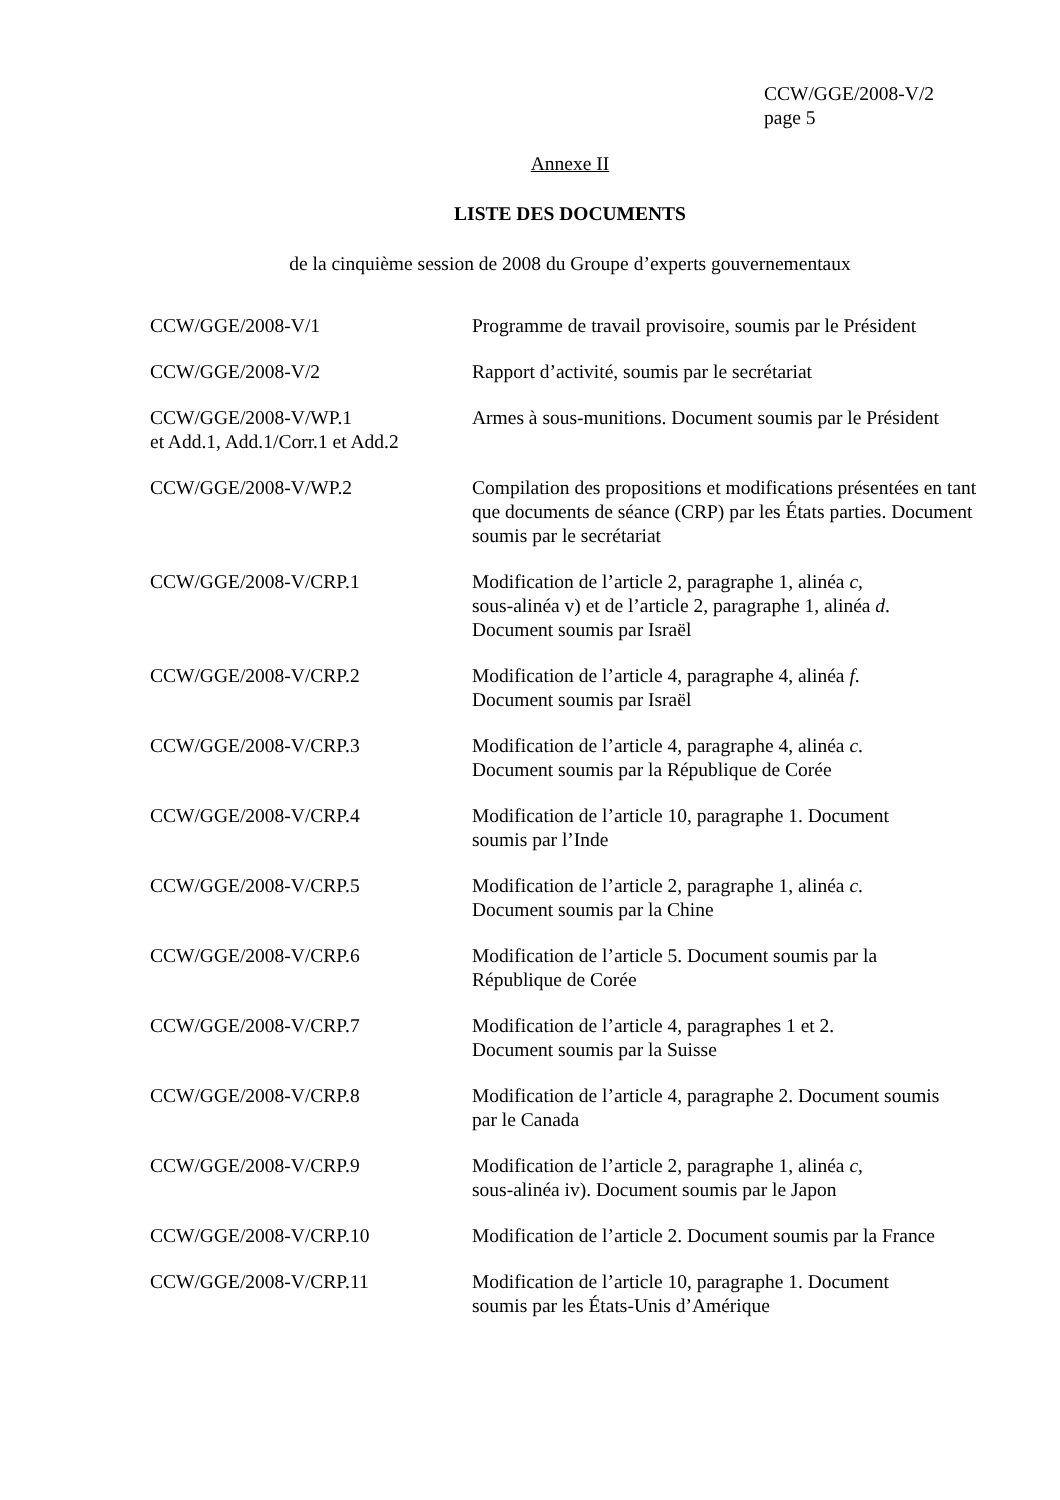CCW/GGE/2008-V/2
page 5
Annexe II
LISTE DES DOCUMENTS
de la cinquième session de 2008 du Groupe d’experts gouvernementaux
| CCW/GGE/2008-V/1 | Programme de travail provisoire, soumis par le Président |
| CCW/GGE/2008-V/2 | Rapport d’activité, soumis par le secrétariat |
| CCW/GGE/2008-V/WP.1 et Add.1, Add.1/Corr.1 et Add.2 | Armes à sous-munitions. Document soumis par le Président |
| CCW/GGE/2008-V/WP.2 | Compilation des propositions et modifications présentées en tant que documents de séance (CRP) par les États parties. Document soumis par le secrétariat |
| CCW/GGE/2008-V/CRP.1 | Modification de l’article 2, paragraphe 1, alinéa c , sous-alinéa v) et de l’article 2, paragraphe 1, alinéa d . Document soumis par Israël |
| CCW/GGE/2008-V/CRP.2 | Modification de l’article 4, paragraphe 4, alinéa f . Document soumis par Israël |
| CCW/GGE/2008-V/CRP.3 | Modification de l’article 4, paragraphe 4, alinéa c . Document soumis par la République de Corée |
| CCW/GGE/2008-V/CRP.4 | Modification de l’article 10, paragraphe 1. Document soumis par l’Inde |
| CCW/GGE/2008-V/CRP.5 | Modification de l’article 2, paragraphe 1, alinéa c . Document soumis par la Chine |
| CCW/GGE/2008-V/CRP.6 | Modification de l’article 5. Document soumis par la République de Corée |
| CCW/GGE/2008-V/CRP.7 | Modification de l’article 4, paragraphes 1 et 2. Document soumis par la Suisse |
| CCW/GGE/2008-V/CRP.8 | Modification de l’article 4, paragraphe 2. Document soumis par le Canada |
| CCW/GGE/2008-V/CRP.9 | Modification de l’article 2, paragraphe 1, alinéa c , sous-alinéa iv). Document soumis par le Japon |
| CCW/GGE/2008-V/CRP.10 | Modification de l’article 2. Document soumis par la France |
| CCW/GGE/2008-V/CRP.11 | Modification de l’article 10, paragraphe 1. Document soumis par les États-Unis d’Amérique |